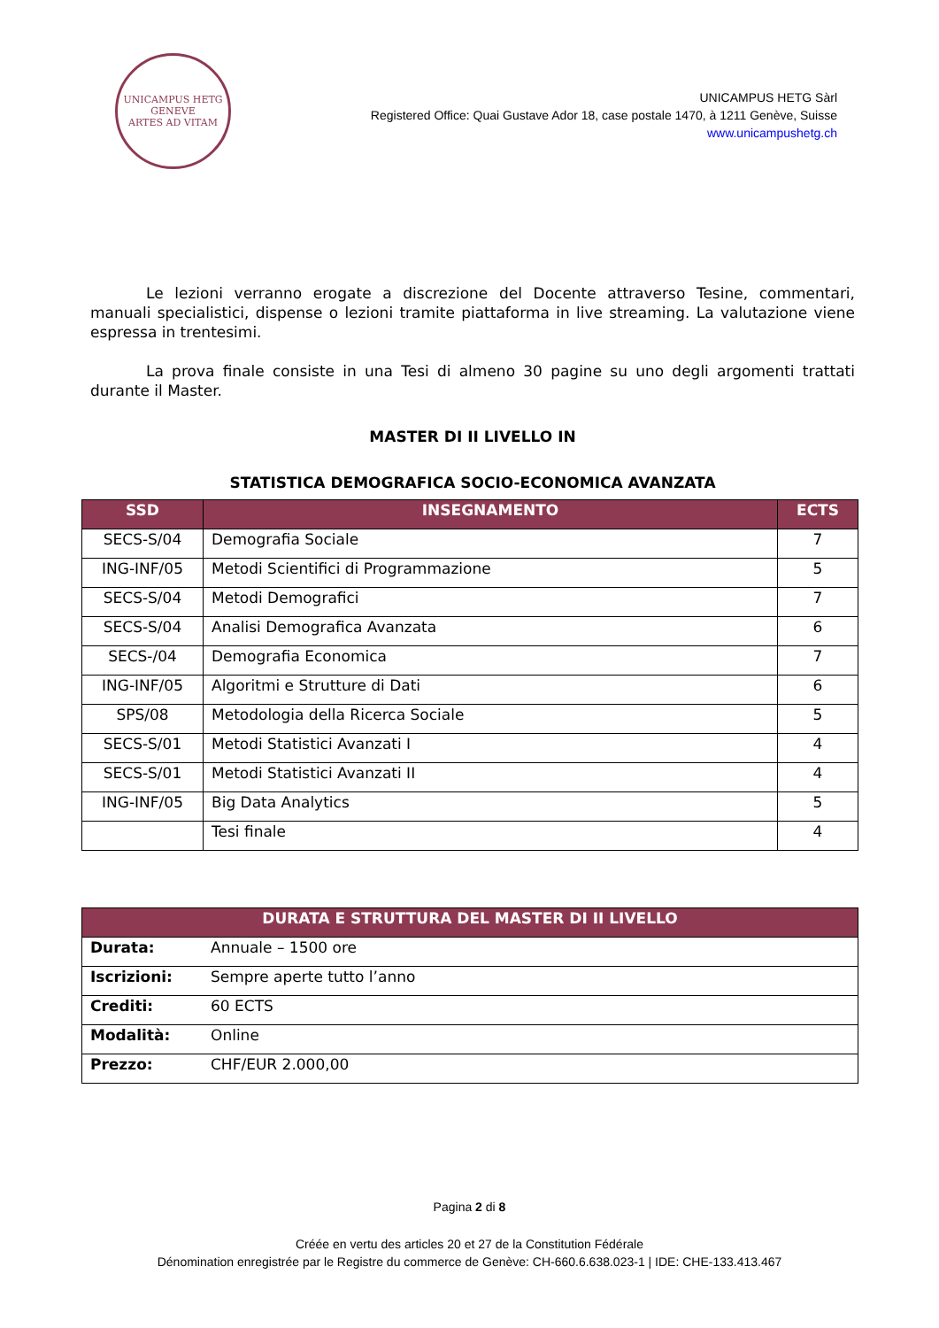UNICAMPUS HETG
GENEVE
ARTES AD VITAM
UNICAMPUS HETG Sàrl
Registered Office: Quai Gustave Ador 18, case postale 1470, à 1211 Genève, Suisse
www.unicampushetg.ch
Le lezioni verranno erogate a discrezione del Docente attraverso Tesine, commentari, manuali specialistici, dispense o lezioni tramite piattaforma in live streaming. La valutazione viene espressa in trentesimi.
La prova finale consiste in una Tesi di almeno 30 pagine su uno degli argomenti trattati durante il Master.
MASTER DI II LIVELLO IN
STATISTICA DEMOGRAFICA SOCIO-ECONOMICA AVANZATA
| SSD | INSEGNAMENTO | ECTS |
| --- | --- | --- |
| SECS-S/04 | Demografia Sociale | 7 |
| ING-INF/05 | Metodi Scientifici di Programmazione | 5 |
| SECS-S/04 | Metodi Demografici | 7 |
| SECS-S/04 | Analisi Demografica Avanzata | 6 |
| SECS-/04 | Demografia Economica | 7 |
| ING-INF/05 | Algoritmi e Strutture di Dati | 6 |
| SPS/08 | Metodologia della Ricerca Sociale | 5 |
| SECS-S/01 | Metodi Statistici Avanzati I | 4 |
| SECS-S/01 | Metodi Statistici Avanzati II | 4 |
| ING-INF/05 | Big Data Analytics | 5 |
| | Tesi finale | 4 |
| DURATA E STRUTTURA DEL MASTER DI II LIVELLO | |
| --- | --- |
| Durata: | Annuale – 1500 ore |
| Iscrizioni: | Sempre aperte tutto l’anno |
| Crediti: | 60 ECTS |
| Modalità: | Online |
| Prezzo: | CHF/EUR 2.000,00 |
Pagina 2 di 8
Créée en vertu des articles 20 et 27 de la Constitution Fédérale
Dénomination enregistrée par le Registre du commerce de Genève: CH-660.6.638.023-1 | IDE: CHE-133.413.467